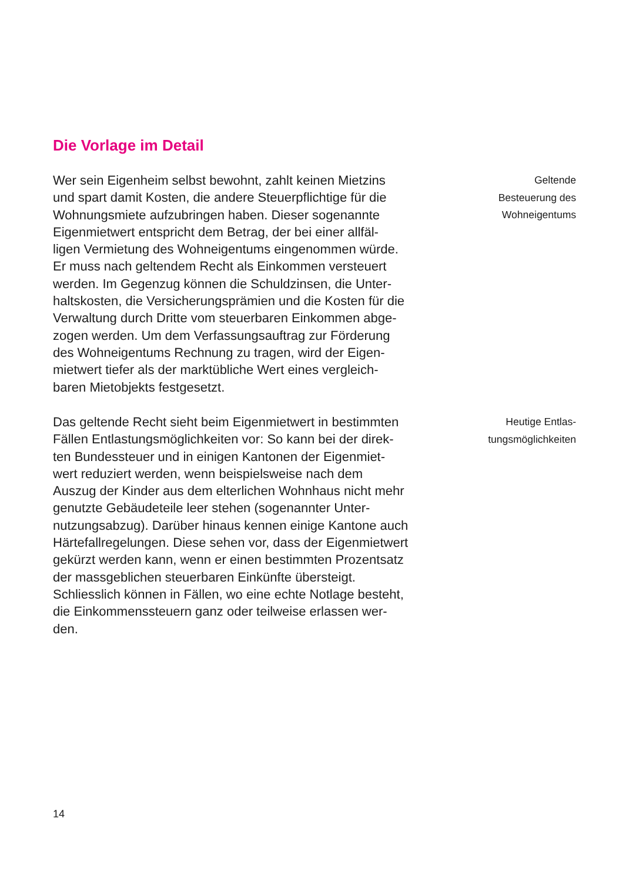Die Vorlage im Detail
Wer sein Eigenheim selbst bewohnt, zahlt keinen Mietzins
und spart damit Kosten, die andere Steuerpflichtige für die
Wohnungsmiete aufzubringen haben. Dieser sogenannte
Eigenmietwert entspricht dem Betrag, der bei einer allfäl-
ligen Vermietung des Wohneigentums eingenommen würde.
Er muss nach geltendem Recht als Einkommen versteuert
werden. Im Gegenzug können die Schuldzinsen, die Unter-
haltskosten, die Versicherungsprämien und die Kosten für die
Verwaltung durch Dritte vom steuerbaren Einkommen abge-
zogen werden. Um dem Verfassungsauftrag zur Förderung
des Wohneigentums Rechnung zu tragen, wird der Eigen-
mietwert tiefer als der marktübliche Wert eines vergleich-
baren Mietobjekts festgesetzt.
Geltende
Besteuerung des
Wohneigentums
Das geltende Recht sieht beim Eigenmietwert in bestimmten
Fällen Entlastungsmöglichkeiten vor: So kann bei der direk-
ten Bundessteuer und in einigen Kantonen der Eigenmiet-
wert reduziert werden, wenn beispielsweise nach dem
Auszug der Kinder aus dem elterlichen Wohnhaus nicht mehr
genutzte Gebäudeteile leer stehen (sogenannter Unter-
nutzungsabzug). Darüber hinaus kennen einige Kantone auch
Härtefallregelungen. Diese sehen vor, dass der Eigenmietwert
gekürzt werden kann, wenn er einen bestimmten Prozentsatz
der massgeblichen steuerbaren Einkünfte übersteigt.
Schliesslich können in Fällen, wo eine echte Notlage besteht,
die Einkommenssteuern ganz oder teilweise erlassen wer-
den.
Heutige Entlas-
tungsmöglichkeiten
14